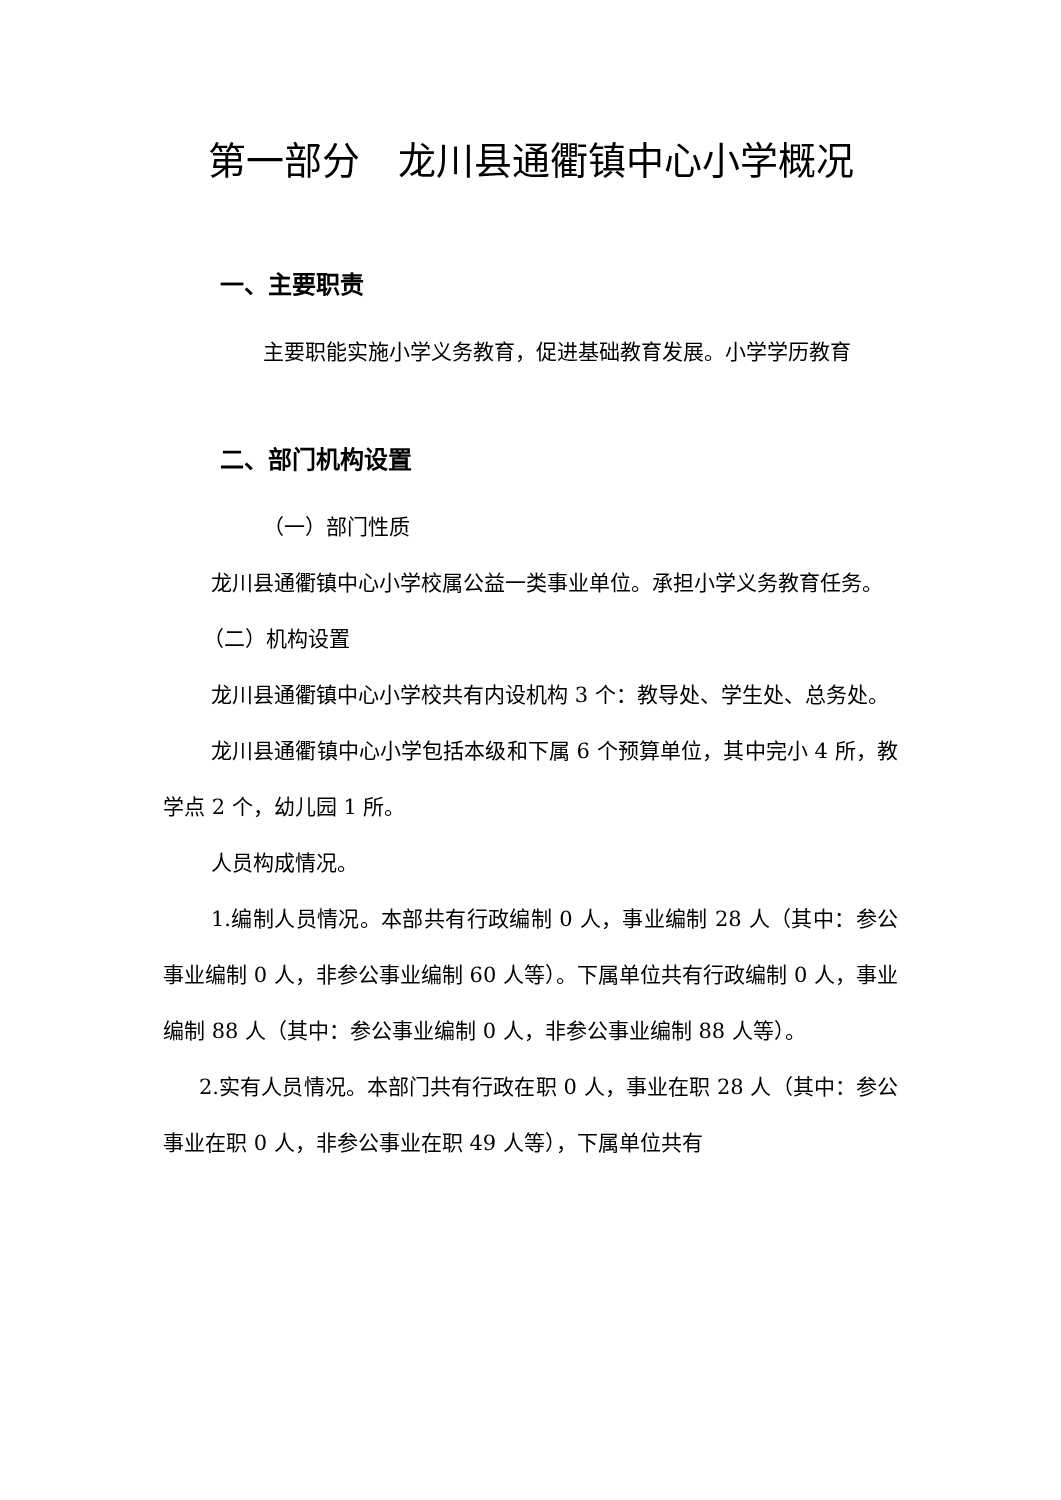第一部分　龙川县通衢镇中心小学概况
一、主要职责
主要职能实施小学义务教育，促进基础教育发展。小学学历教育
二、部门机构设置
（一）部门性质
龙川县通衢镇中心小学校属公益一类事业单位。承担小学义务教育任务。
（二）机构设置
龙川县通衢镇中心小学校共有内设机构 3 个：教导处、学生处、总务处。
龙川县通衢镇中心小学包括本级和下属 6 个预算单位，其中完小 4 所，教学点 2 个，幼儿园 1 所。
人员构成情况。
1.编制人员情况。本部共有行政编制 0 人，事业编制 28 人（其中：参公事业编制 0 人，非参公事业编制 60 人等）。下属单位共有行政编制 0 人，事业编制 88 人（其中：参公事业编制 0 人，非参公事业编制 88 人等）。
2.实有人员情况。本部门共有行政在职 0 人，事业在职 28 人（其中：参公事业在职 0 人，非参公事业在职 49 人等），下属单位共有